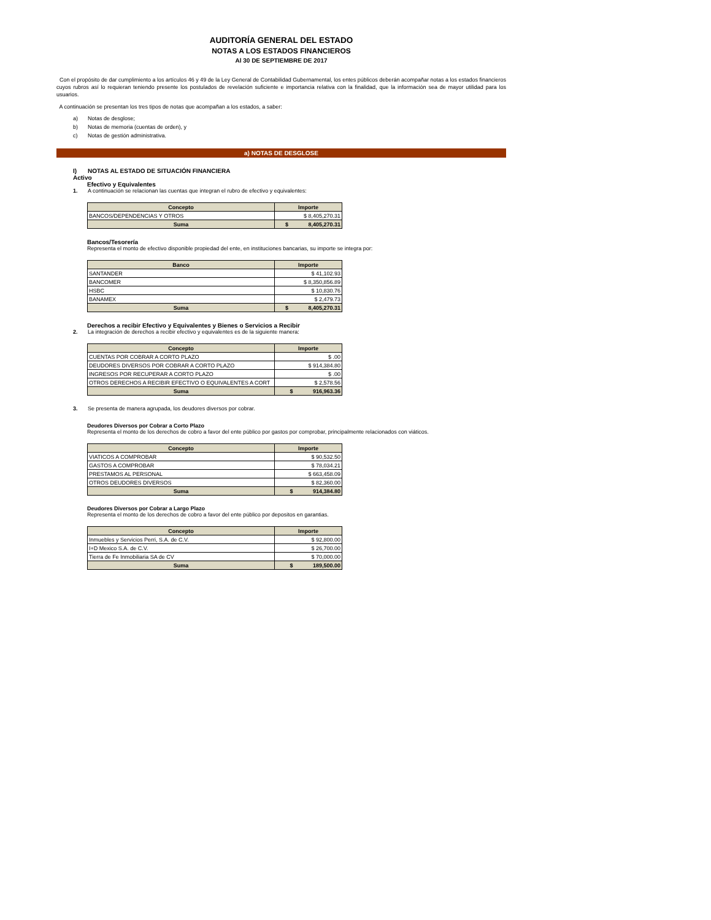AUDITORÍA GENERAL DEL ESTADO
NOTAS A LOS ESTADOS FINANCIEROS
Al 30 DE SEPTIEMBRE DE 2017
Con el propósito de dar cumplimiento a los artículos 46 y 49 de la Ley General de Contabilidad Gubernamental, los entes públicos deberán acompañar notas a los estados financieros cuyos rubros así lo requieran teniendo presente los postulados de revelación suficiente e importancia relativa con la finalidad, que la información sea de mayor utilidad para los usuarios.
A continuación se presentan los tres tipos de notas que acompañan a los estados, a saber:
a) Notas de desglose;
b) Notas de memoria (cuentas de orden), y
c) Notas de gestión administrativa.
a) NOTAS DE DESGLOSE
I) NOTAS AL ESTADO DE SITUACIÓN FINANCIERA
Activo
Efectivo y Equivalentes
1. A continuación se relacionan las cuentas que integran el rubro de efectivo y equivalentes:
| Concepto | Importe |
| --- | --- |
| BANCOS/DEPENDENCIAS Y OTROS | $ 8,405,270.31 |
| Suma | $ 8,405,270.31 |
Bancos/Tesorería
Representa el monto de efectivo disponible propiedad del ente, en instituciones bancarias, su importe se integra por:
| Banco | Importe |
| --- | --- |
| SANTANDER | $ 41,102.93 |
| BANCOMER | $ 8,350,856.89 |
| HSBC | $ 10,830.76 |
| BANAMEX | $ 2,479.73 |
| Suma | $ 8,405,270.31 |
Derechos a recibir Efectivo y Equivalentes y Bienes o Servicios a Recibir
2. La integración de derechos a recibir efectivo y equivalentes es de la siguiente manera:
| Concepto | Importe |
| --- | --- |
| CUENTAS POR COBRAR A CORTO PLAZO | $ .00 |
| DEUDORES DIVERSOS POR COBRAR A CORTO PLAZO | $ 914,384.80 |
| INGRESOS POR RECUPERAR A CORTO PLAZO | $ .00 |
| OTROS DERECHOS A RECIBIR EFECTIVO O EQUIVALENTES A CORT | $ 2,578.56 |
| Suma | $ 916,963.36 |
3. Se presenta de manera agrupada, los deudores diversos por cobrar.
Deudores Diversos por Cobrar a Corto Plazo
Representa el monto de los derechos de cobro a favor del ente público por gastos por comprobar, principalmente relacionados con viáticos.
| Concepto | Importe |
| --- | --- |
| VIATICOS A COMPROBAR | $ 90,532.50 |
| GASTOS A COMPROBAR | $ 78,034.21 |
| PRESTAMOS AL PERSONAL | $ 663,458.09 |
| OTROS DEUDORES DIVERSOS | $ 82,360.00 |
| Suma | $ 914,384.80 |
Deudores Diversos por Cobrar a Largo Plazo
Representa el monto de los derechos de cobro a favor del ente público por depositos en garantias.
| Concepto | Importe |
| --- | --- |
| Inmuebles y Servicios Perri, S.A. de C.V. | $ 92,800.00 |
| I+D Mexico S.A. de C.V. | $ 26,700.00 |
| Tierra de Fe Inmobiliaria SA de CV | $ 70,000.00 |
| Suma | $ 189,500.00 |